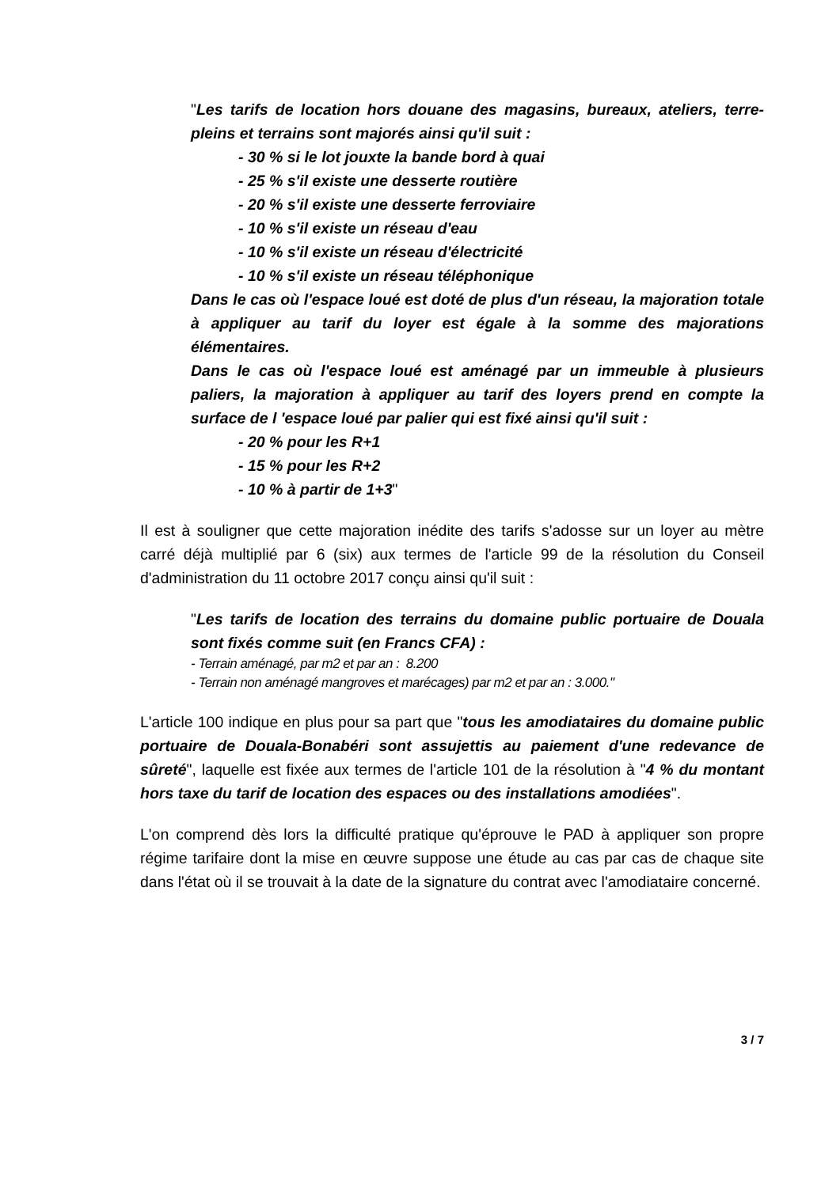"Les tarifs de location hors douane des magasins, bureaux, ateliers, terre-pleins et terrains sont majorés ainsi qu'il suit :
- 30 % si le lot jouxte la bande bord à quai
- 25 % s'il existe une desserte routière
- 20 % s'il existe une desserte ferroviaire
- 10 % s'il existe un réseau d'eau
- 10 % s'il existe un réseau d'électricité
- 10 % s'il existe un réseau téléphonique
Dans le cas où l'espace loué est doté de plus d'un réseau, la majoration totale à appliquer au tarif du loyer est égale à la somme des majorations élémentaires.
Dans le cas où l'espace loué est aménagé par un immeuble à plusieurs paliers, la majoration à appliquer au tarif des loyers prend en compte la surface de l 'espace loué par palier qui est fixé ainsi qu'il suit :
- 20 % pour les R+1
- 15 % pour les R+2
- 10 % à partir de 1+3"
Il est à souligner que cette majoration inédite des tarifs s'adosse sur un loyer au mètre carré déjà multiplié par 6 (six) aux termes de l'article 99 de la résolution du Conseil d'administration du 11 octobre 2017 conçu ainsi qu'il suit :
"Les tarifs de location des terrains du domaine public portuaire de Douala sont fixés comme suit (en Francs CFA) :
- Terrain aménagé, par m2 et par an : 8.200
- Terrain non aménagé mangroves et marécages) par m2 et par an : 3.000."
L'article 100 indique en plus pour sa part que "tous les amodiataires du domaine public portuaire de Douala-Bonabéri sont assujettis au paiement d'une redevance de sûreté", laquelle est fixée aux termes de l'article 101 de la résolution à "4 % du montant hors taxe du tarif de location des espaces ou des installations amodiées".
L'on comprend dès lors la difficulté pratique qu'éprouve le PAD à appliquer son propre régime tarifaire dont la mise en œuvre suppose une étude au cas par cas de chaque site dans l'état où il se trouvait à la date de la signature du contrat avec l'amodiataire concerné.
3 / 7